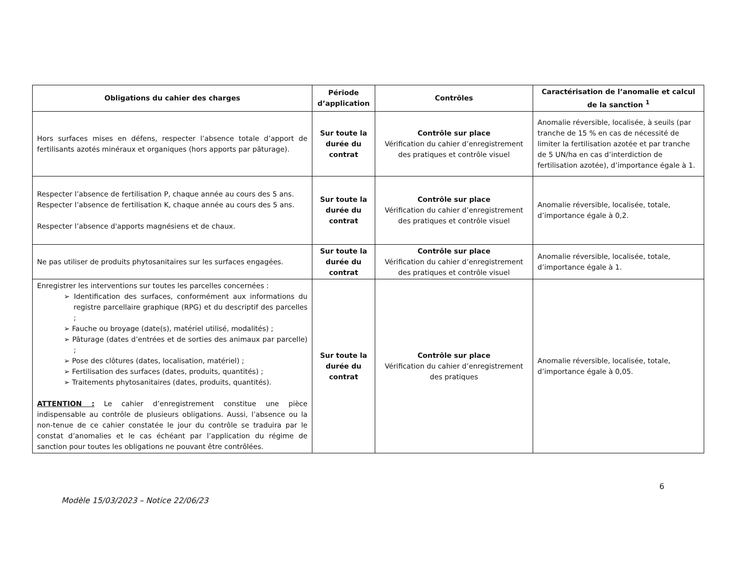| Obligations du cahier des charges | Période d’application | Contrôles | Caractérisation de l’anomalie et calcul de la sanction <sup>1</sup> |
| --- | --- | --- | --- |
| Hors surfaces mises en défens, respecter l’absence totale d’apport de fertilisants azotés minéraux et organiques (hors apports par pâturage). | Sur toute la durée du contrat | Contrôle sur place Vérification du cahier d’enregistrement des pratiques et contrôle visuel | Anomalie réversible, localisée, à seuils (par tranche de 15 % en cas de nécessité de limiter la fertilisation azotée et par tranche de 5 UN/ha en cas d’interdiction de fertilisation azotée), d’importance égale à 1. |
| Respecter l’absence de fertilisation P, chaque année au cours des 5 ans. Respecter l’absence de fertilisation K, chaque année au cours des 5 ans. Respecter l’absence d'apports magnésiens et de chaux. | Sur toute la durée du contrat | Contrôle sur place Vérification du cahier d’enregistrement des pratiques et contrôle visuel | Anomalie réversible, localisée, totale, d’importance égale à 0,2. |
| Ne pas utiliser de produits phytosanitaires sur les surfaces engagées. | Sur toute la durée du contrat | Contrôle sur place Vérification du cahier d’enregistrement des pratiques et contrôle visuel | Anomalie réversible, localisée, totale, d’importance égale à 1. |
| Enregistrer les interventions sur toutes les parcelles concernées : ➢ Identification des surfaces, conformément aux informations du registre parcellaire graphique (RPG) et du descriptif des parcelles ; ➢ Fauche ou broyage (date(s), matériel utilisé, modalités) ; ➢ Pâturage (dates d’entrées et de sorties des animaux par parcelle) ; ➢ Pose des clôtures (dates, localisation, matériel) ; ➢ Fertilisation des surfaces (dates, produits, quantités) ; ➢ Traitements phytosanitaires (dates, produits, quantités). ATTENTION : Le cahier d’enregistrement constitue une pièce indispensable au contrôle de plusieurs obligations. Aussi, l’absence ou la non-tenue de ce cahier constatée le jour du contrôle se traduira par le constat d’anomalies et le cas échéant par l’application du régime de sanction pour toutes les obligations ne pouvant être contrôlées. | Sur toute la durée du contrat | Contrôle sur place Vérification du cahier d’enregistrement des pratiques | Anomalie réversible, localisée, totale, d’importance égale à 0,05. |
6
Modèle 15/03/2023 – Notice 22/06/23